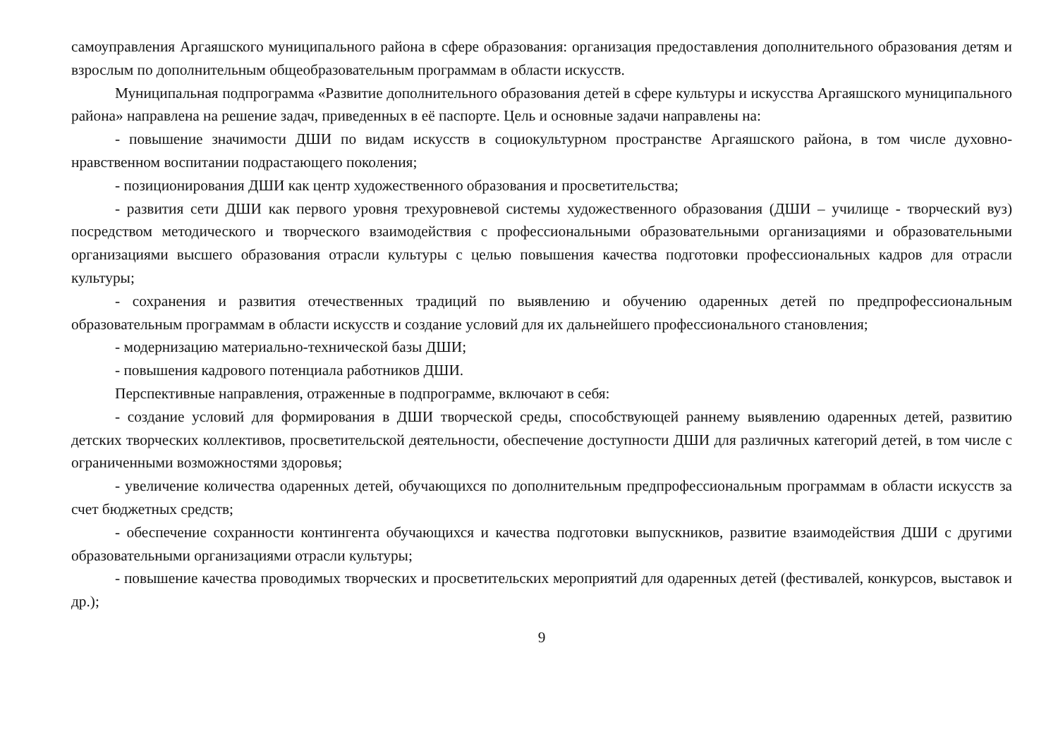самоуправления Аргаяшского муниципального района в сфере образования: организация предоставления дополнительного образования детям и взрослым по дополнительным общеобразовательным программам в области искусств.
Муниципальная подпрограмма «Развитие дополнительного образования детей в сфере культуры и искусства Аргаяшского муниципального района» направлена на решение задач, приведенных в её паспорте. Цель и основные задачи направлены на:
- повышение значимости ДШИ по видам искусств в социокультурном пространстве Аргаяшского района, в том числе духовно-нравственном воспитании подрастающего поколения;
- позиционирования ДШИ как центр художественного образования и просветительства;
- развития сети ДШИ как первого уровня трехуровневой системы художественного образования (ДШИ – училище - творческий вуз) посредством методического и творческого взаимодействия с профессиональными образовательными организациями и образовательными организациями высшего образования отрасли культуры с целью повышения качества подготовки профессиональных кадров для отрасли культуры;
- сохранения и развития отечественных традиций по выявлению и обучению одаренных детей по предпрофессиональным образовательным программам в области искусств и создание условий для их дальнейшего профессионального становления;
- модернизацию материально-технической базы ДШИ;
- повышения кадрового потенциала работников ДШИ.
Перспективные направления, отраженные в подпрограмме, включают в себя:
- создание условий для формирования в ДШИ творческой среды, способствующей раннему выявлению одаренных детей, развитию детских творческих коллективов, просветительской деятельности, обеспечение доступности ДШИ для различных категорий детей, в том числе с ограниченными возможностями здоровья;
- увеличение количества одаренных детей, обучающихся по дополнительным предпрофессиональным программам в области искусств за счет бюджетных средств;
- обеспечение сохранности контингента обучающихся и качества подготовки выпускников, развитие взаимодействия ДШИ с другими образовательными организациями отрасли культуры;
- повышение качества проводимых творческих и просветительских мероприятий для одаренных детей (фестивалей, конкурсов, выставок и др.);
9